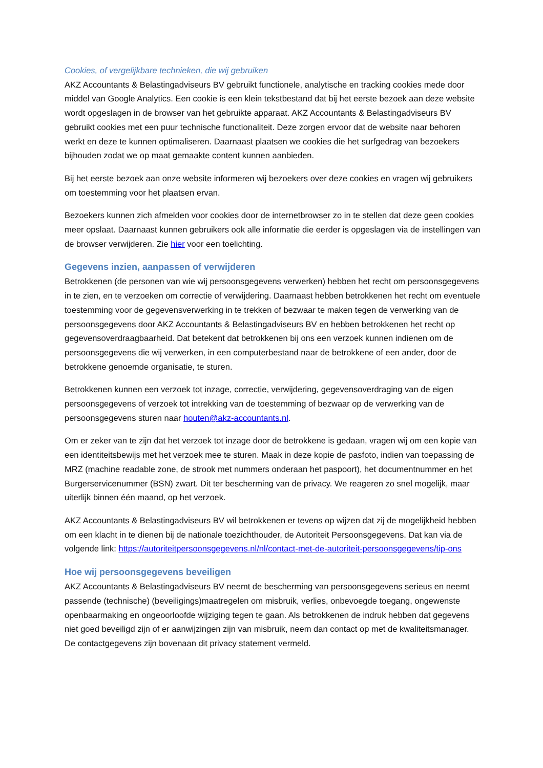Cookies, of vergelijkbare technieken, die wij gebruiken
AKZ Accountants & Belastingadviseurs BV gebruikt functionele, analytische en tracking cookies mede door middel van Google Analytics. Een cookie is een klein tekstbestand dat bij het eerste bezoek aan deze website wordt opgeslagen in de browser van het gebruikte apparaat. AKZ Accountants & Belastingadviseurs BV gebruikt cookies met een puur technische functionaliteit. Deze zorgen ervoor dat de website naar behoren werkt en deze te kunnen optimaliseren. Daarnaast plaatsen we cookies die het surfgedrag van bezoekers bijhouden zodat we op maat gemaakte content kunnen aanbieden.
Bij het eerste bezoek aan onze website informeren wij bezoekers over deze cookies en vragen wij gebruikers om toestemming voor het plaatsen ervan.
Bezoekers kunnen zich afmelden voor cookies door de internetbrowser zo in te stellen dat deze geen cookies meer opslaat. Daarnaast kunnen gebruikers ook alle informatie die eerder is opgeslagen via de instellingen van de browser verwijderen. Zie hier voor een toelichting.
Gegevens inzien, aanpassen of verwijderen
Betrokkenen (de personen van wie wij persoonsgegevens verwerken) hebben het recht om persoonsgegevens in te zien, en te verzoeken om correctie of verwijdering. Daarnaast hebben betrokkenen het recht om eventuele toestemming voor de gegevensverwerking in te trekken of bezwaar te maken tegen de verwerking van de persoonsgegevens door AKZ Accountants & Belastingadviseurs BV en hebben betrokkenen het recht op gegevensoverdraagbaarheid. Dat betekent dat betrokkenen bij ons een verzoek kunnen indienen om de persoonsgegevens die wij verwerken, in een computerbestand naar de betrokkene of een ander, door de betrokkene genoemde organisatie, te sturen.
Betrokkenen kunnen een verzoek tot inzage, correctie, verwijdering, gegevensoverdraging van de eigen persoonsgegevens of verzoek tot intrekking van de toestemming of bezwaar op de verwerking van de persoonsgegevens sturen naar houten@akz-accountants.nl.
Om er zeker van te zijn dat het verzoek tot inzage door de betrokkene is gedaan, vragen wij om een kopie van een identiteitsbewijs met het verzoek mee te sturen. Maak in deze kopie de pasfoto, indien van toepassing de MRZ (machine readable zone, de strook met nummers onderaan het paspoort), het documentnummer en het Burgerservicenummer (BSN) zwart. Dit ter bescherming van de privacy. We reageren zo snel mogelijk, maar uiterlijk binnen één maand, op het verzoek.
AKZ Accountants & Belastingadviseurs BV wil betrokkenen er tevens op wijzen dat zij de mogelijkheid hebben om een klacht in te dienen bij de nationale toezichthouder, de Autoriteit Persoonsgegevens. Dat kan via de volgende link: https://autoriteitpersoonsgegevens.nl/nl/contact-met-de-autoriteit-persoonsgegevens/tip-ons
Hoe wij persoonsgegevens beveiligen
AKZ Accountants & Belastingadviseurs BV neemt de bescherming van persoonsgegevens serieus en neemt passende (technische) (beveiligings)maatregelen om misbruik, verlies, onbevoegde toegang, ongewenste openbaarmaking en ongeoorloofde wijziging tegen te gaan. Als betrokkenen de indruk hebben dat gegevens niet goed beveiligd zijn of er aanwijzingen zijn van misbruik, neem dan contact op met de kwaliteitsmanager. De contactgegevens zijn bovenaan dit privacy statement vermeld.